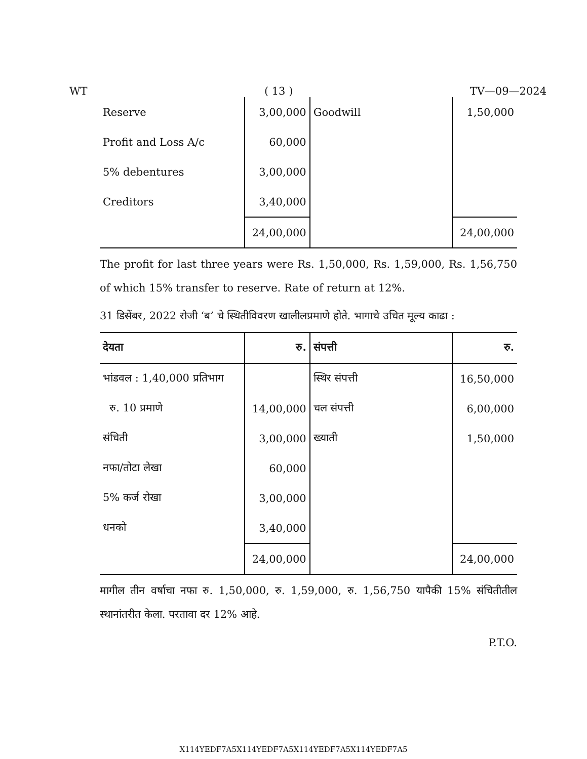WT ( 13 ) TV—09—2024
| Reserve | 3,00,000 | Goodwill | 1,50,000 |
| Profit and Loss A/c | 60,000 | | |
| 5% debentures | 3,00,000 | | |
| Creditors | 3,40,000 | | |
| | 24,00,000 | | 24,00,000 |
The profit for last three years were Rs. 1,50,000, Rs. 1,59,000, Rs. 1,56,750 of which 15% transfer to reserve. Rate of return at 12%.
31 डिसेंबर, 2022 रोजी ‘ब’ चे स्थितीविवरण खालीलप्रमाणे होते. भागाचे उचित मूल्य काढा :
| देयता | रु. | संपत्ती | रु. |
| भांडवल : 1,40,000 प्रतिभाग | | स्थिर संपत्ती | 16,50,000 |
| रु. 10 प्रमाणे | 14,00,000 | चल संपत्ती | 6,00,000 |
| संचिती | 3,00,000 | ख्याती | 1,50,000 |
| नफा/तोटा लेखा | 60,000 | | |
| 5% कर्ज रोखा | 3,00,000 | | |
| धनको | 3,40,000 | | |
| | 24,00,000 | | 24,00,000 |
मागील तीन वर्षाचा नफा रु. 1,50,000, रु. 1,59,000, रु. 1,56,750 यापैकी 15% संचितीतील स्थानांतरीत केला. परतावा दर 12% आहे.
P.T.O.
X114YEDF7A5X114YEDF7A5X114YEDF7A5X114YEDF7A5